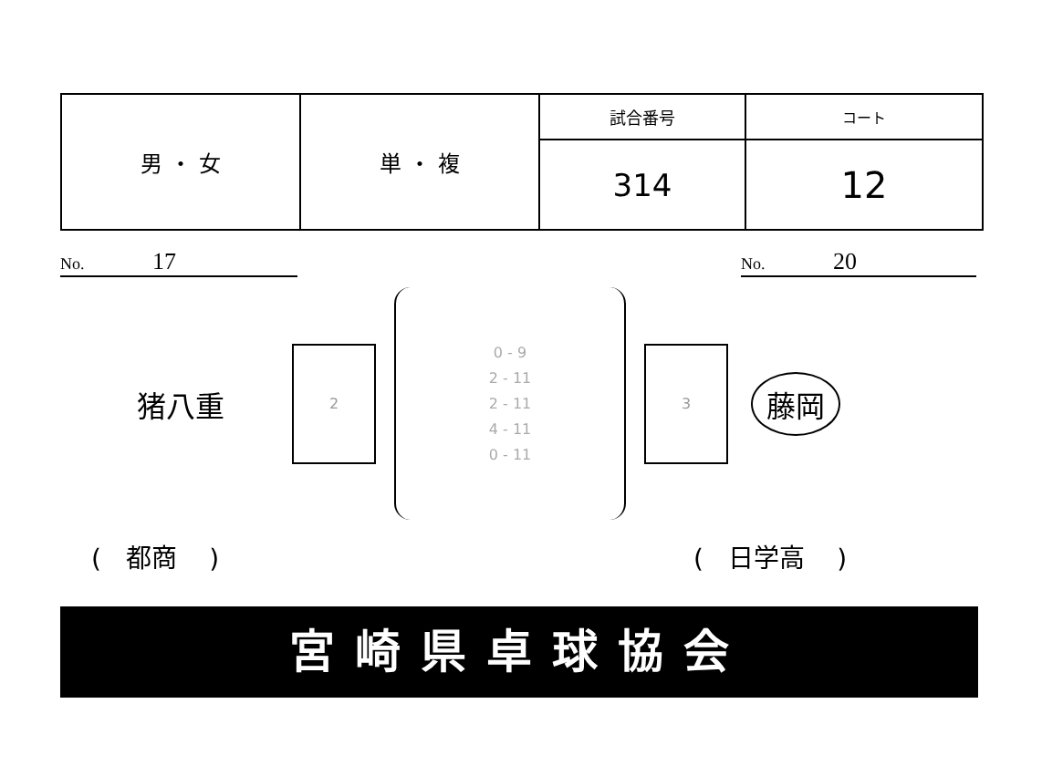| 男 ・ 女 | 単 ・ 複 | 試合番号 | コート |
| | | 314 | 12 |
No. 17 No. 20
猪八重
2
0 - 9
2 - 11
2 - 11
4 - 11
0 - 11
3
藤岡
( 都商 ) ( 日学高 )
宮崎県卓球協会